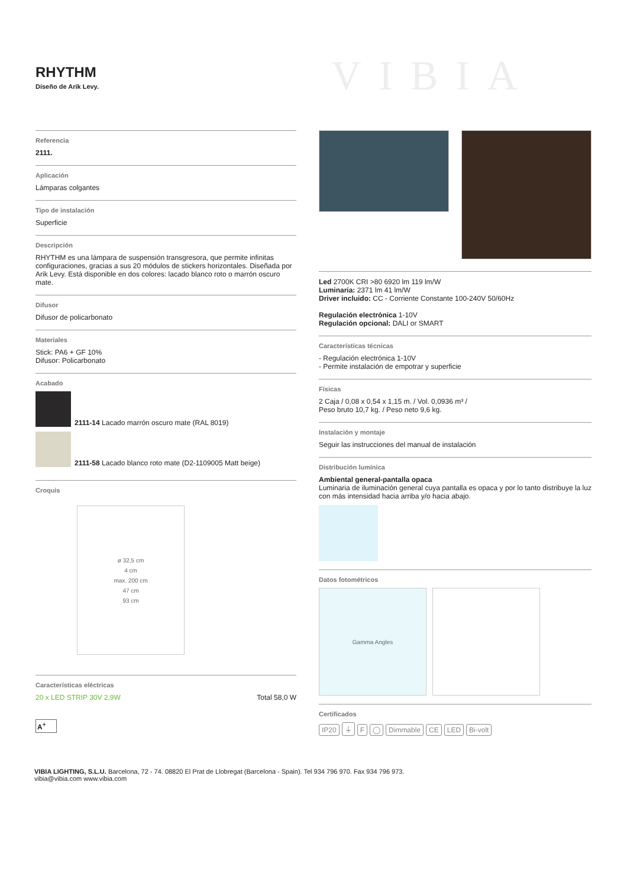RHYTHM
Diseño de Arik Levy.
VIBIA
Referencia
2111.
Aplicación
Lámparas colgantes
Tipo de instalación
Superficie
Descripción
RHYTHM es una lámpara de suspensión transgresora, que permite infinitas configuraciones, gracias a sus 20 módulos de stickers horizontales. Diseñada por Arik Levy. Está disponible en dos colores: lacado blanco roto o marrón oscuro mate.
Difusor
Difusor de policarbonato
Materiales
Stick: PA6 + GF 10%
Difusor: Policarbonato
Acabado
2111-14 Lacado marrón oscuro mate (RAL 8019)
2111-58 Lacado blanco roto mate (D2-1109005 Matt beige)
Croquis
ø 32,5 cm
4 cm
max. 200 cm
47 cm
93 cm
Características eléctricas
20 x LED STRIP 30V 2,9W Total 58,0 W
A<sup>+</sup>
Led 2700K CRI >80 6920 lm 119 lm/W
Luminaria: 2371 lm 41 lm/W
Driver incluido: CC - Corriente Constante 100-240V 50/60Hz
Regulación electrónica 1-10V
Regulación opcional: DALI or SMART
Características técnicas
- Regulación electrónica 1-10V
- Permite instalación de empotrar y superficie
Físicas
2 Caja / 0,08 x 0,54 x 1,15 m. / Vol. 0,0936 m³ /
Peso bruto 10,7 kg. / Peso neto 9,6 kg.
Instalación y montaje
Seguir las instrucciones del manual de instalación
Distribución lumínica
Ambiental general-pantalla opaca
Luminaria de iluminación general cuya pantalla es opaca y por lo tanto distribuye la luz con más intensidad hacia arriba y/o hacia abajo.
Datos fotométricos
Gamma Angles
Certificados
IP20 ⏚ F ◯ Dimmable CE LED Bi-volt
VIBIA LIGHTING, S.L.U. Barcelona, 72 - 74. 08820 El Prat de Llobregat (Barcelona - Spain). Tel 934 796 970. Fax 934 796 973.
vibia@vibia.com www.vibia.com